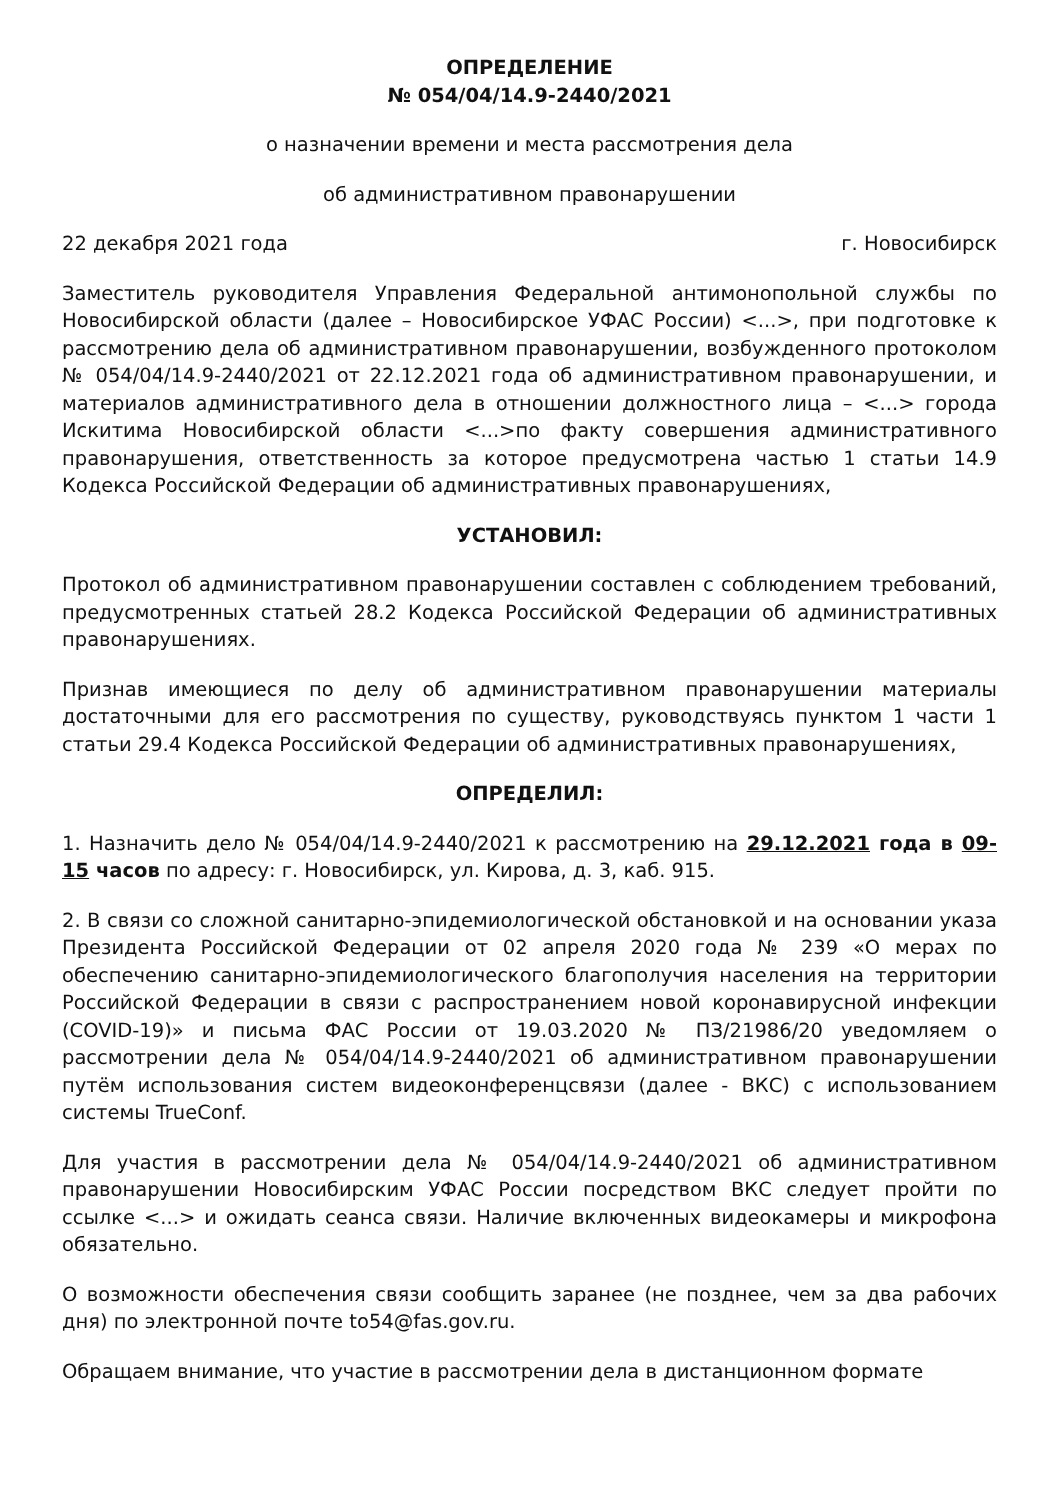ОПРЕДЕЛЕНИЕ
№ 054/04/14.9-2440/2021
о назначении времени и места рассмотрения дела
об административном правонарушении
22 декабря 2021 года г. Новосибирск
Заместитель руководителя Управления Федеральной антимонопольной службы по Новосибирской области (далее – Новосибирское УФАС России) <...>, при подготовке к рассмотрению дела об административном правонарушении, возбужденного протоколом № 054/04/14.9-2440/2021 от 22.12.2021 года об административном правонарушении, и материалов административного дела в отношении должностного лица – <...> города Искитима Новосибирской области <...>по факту совершения административного правонарушения, ответственность за которое предусмотрена частью 1 статьи 14.9 Кодекса Российской Федерации об административных правонарушениях,
УСТАНОВИЛ:
Протокол об административном правонарушении составлен с соблюдением требований, предусмотренных статьей 28.2 Кодекса Российской Федерации об административных правонарушениях.
Признав имеющиеся по делу об административном правонарушении материалы достаточными для его рассмотрения по существу, руководствуясь пунктом 1 части 1 статьи 29.4 Кодекса Российской Федерации об административных правонарушениях,
ОПРЕДЕЛИЛ:
1. Назначить дело № 054/04/14.9-2440/2021 к рассмотрению на 29.12.2021 года в 09-15 часов по адресу: г. Новосибирск, ул. Кирова, д. 3, каб. 915.
2. В связи со сложной санитарно-эпидемиологической обстановкой и на основании указа Президента Российской Федерации от 02 апреля 2020 года № 239 «О мерах по обеспечению санитарно-эпидемиологического благополучия населения на территории Российской Федерации в связи с распространением новой коронавирусной инфекции (COVID-19)» и письма ФАС России от 19.03.2020 № ПЗ/21986/20 уведомляем о рассмотрении дела № 054/04/14.9-2440/2021 об административном правонарушении путём использования систем видеоконференцсвязи (далее - ВКС) с использованием системы TrueConf.
Для участия в рассмотрении дела № 054/04/14.9-2440/2021 об административном правонарушении Новосибирским УФАС России посредством ВКС следует пройти по ссылке <...> и ожидать сеанса связи. Наличие включенных видеокамеры и микрофона обязательно.
О возможности обеспечения связи сообщить заранее (не позднее, чем за два рабочих дня) по электронной почте to54@fas.gov.ru.
Обращаем внимание, что участие в рассмотрении дела в дистанционном формате